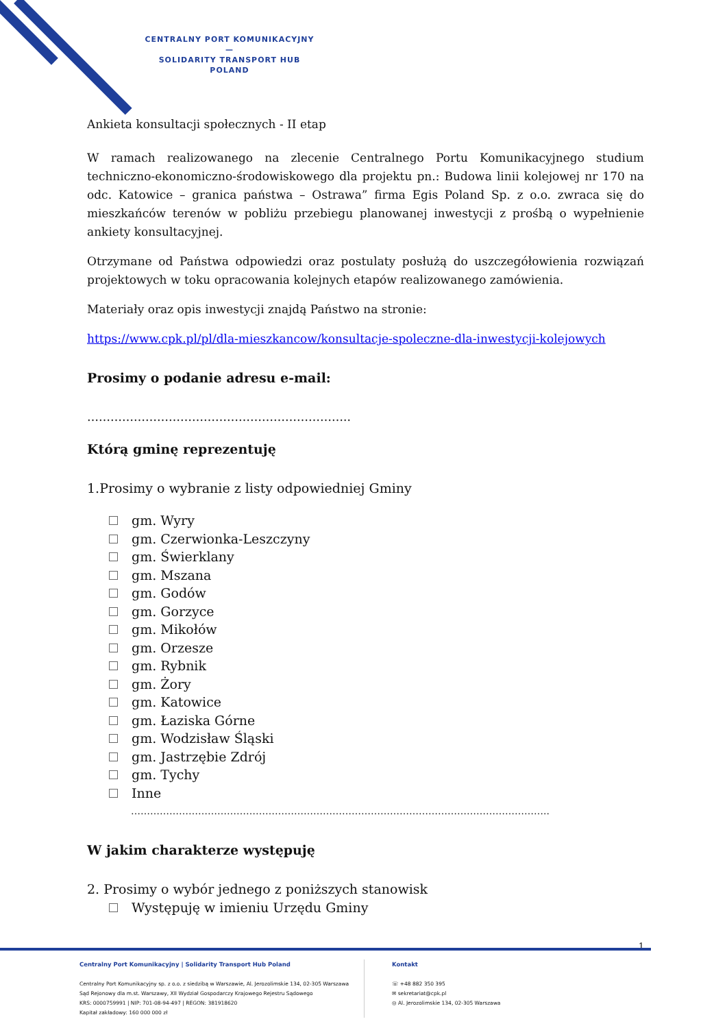CENTRALNY PORT KOMUNIKACYJNY
—
SOLIDARITY TRANSPORT HUB
POLAND
Ankieta konsultacji społecznych - II etap
W ramach realizowanego na zlecenie Centralnego Portu Komunikacyjnego studium techniczno-ekonomiczno-środowiskowego dla projektu pn.: Budowa linii kolejowej nr 170 na odc. Katowice – granica państwa – Ostrawa” firma Egis Poland Sp. z o.o. zwraca się do mieszkańców terenów w pobliżu przebiegu planowanej inwestycji z prośbą o wypełnienie ankiety konsultacyjnej.
Otrzymane od Państwa odpowiedzi oraz postulaty posłużą do uszczegółowienia rozwiązań projektowych w toku opracowania kolejnych etapów realizowanego zamówienia.
Materiały oraz opis inwestycji znajdą Państwo na stronie:
https://www.cpk.pl/pl/dla-mieszkancow/konsultacje-spoleczne-dla-inwestycji-kolejowych
Prosimy o podanie adresu e-mail:
…………………………………………………………..
Którą gminę reprezentuję
1.Prosimy o wybranie z listy odpowiedniej Gminy
gm. Wyry
gm. Czerwionka-Leszczyny
gm. Świerklany
gm. Mszana
gm. Godów
gm. Gorzyce
gm. Mikołów
gm. Orzesze
gm. Rybnik
gm. Żory
gm. Katowice
gm. Łaziska Górne
gm. Wodzisław Śląski
gm. Jastrzębie Zdrój
gm. Tychy
Inne
…………………………………………………………………………………………………………………..
W jakim charakterze występuję
2. Prosimy o wybór jednego z poniższych stanowisk
Występuję w imieniu Urzędu Gminy
1
Centralny Port Komunikacyjny | Solidarity Transport Hub Poland
Centralny Port Komunikacyjny sp. z o.o. z siedzibą w Warszawie, Al. Jerozolimskie 134, 02-305 Warszawa
Sąd Rejonowy dla m.st. Warszawy, XII Wydział Gospodarczy Krajowego Rejestru Sądowego
KRS: 0000759991 | NIP: 701-08-94-497 | REGON: 381918620
Kapitał zakładowy: 160 000 000 zł
Kontakt
☏ +48 882 350 395
✉ sekretariat@cpk.pl
◎ Al. Jerozolimskie 134, 02-305 Warszawa